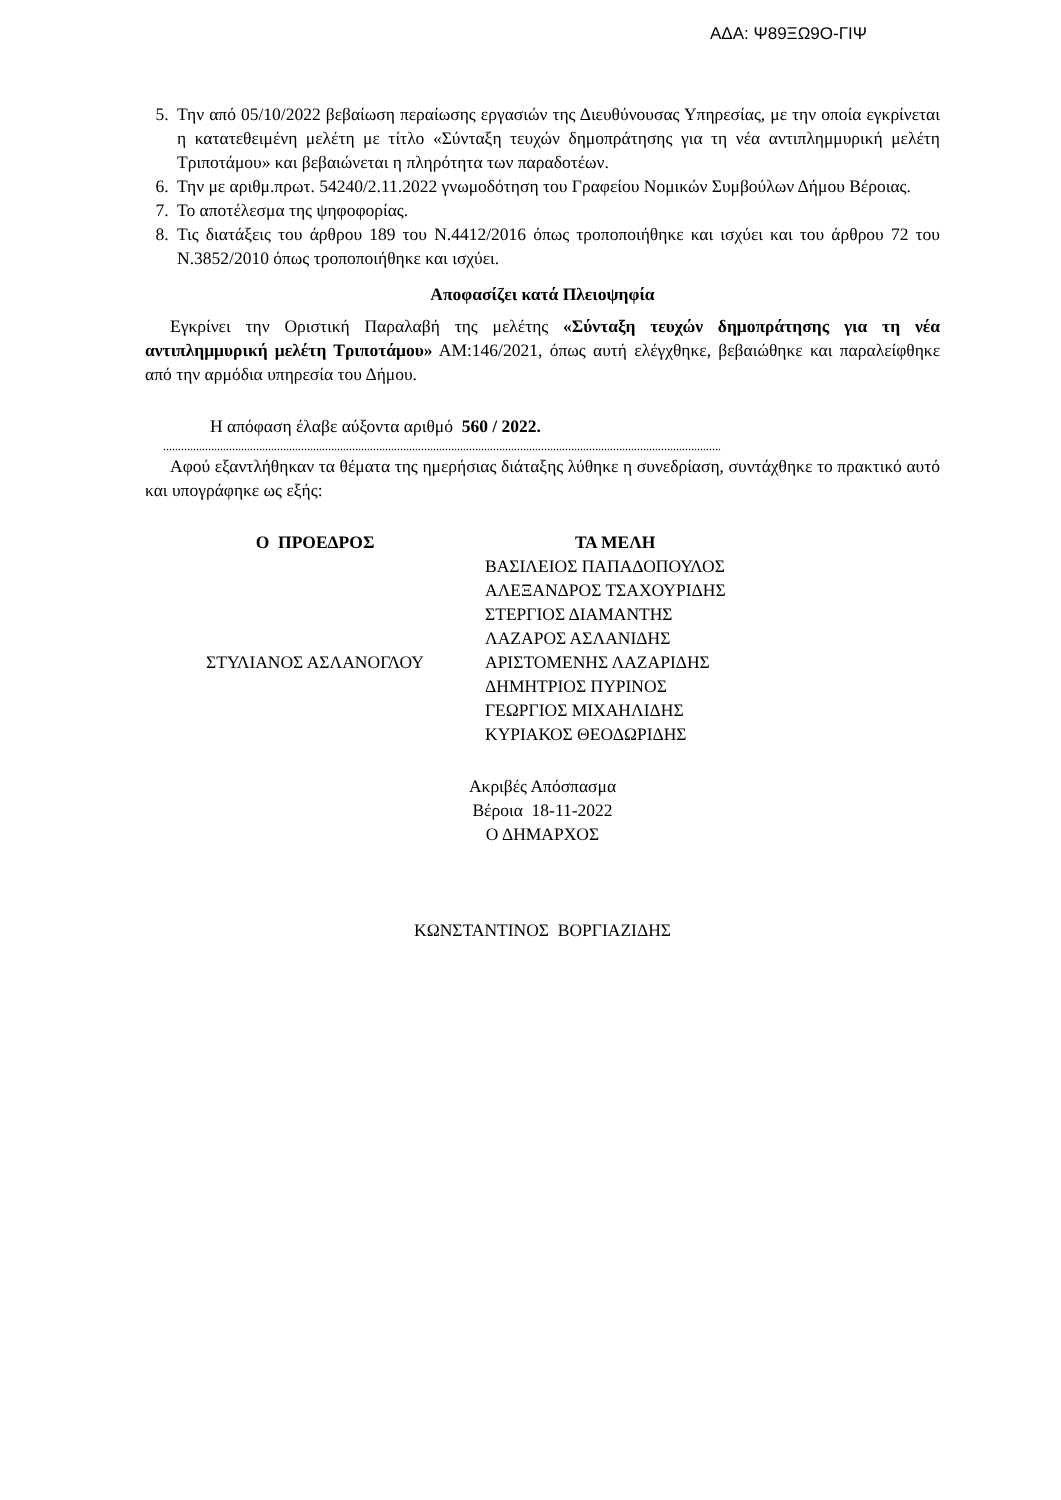ΑΔΑ: Ψ89ΞΩ9Ο-ΓΙΨ
5. Την από 05/10/2022 βεβαίωση περαίωσης εργασιών της Διευθύνουσας Υπηρεσίας, με την οποία εγκρίνεται η κατατεθειμένη μελέτη με τίτλο «Σύνταξη τευχών δημοπράτησης για τη νέα αντιπλημμυρική μελέτη Τριποτάμου» και βεβαιώνεται η πληρότητα των παραδοτέων.
6. Την με αριθμ.πρωτ. 54240/2.11.2022 γνωμοδότηση του Γραφείου Νομικών Συμβούλων Δήμου Βέροιας.
7. Το αποτέλεσμα της ψηφοφορίας.
8. Τις διατάξεις του άρθρου 189 του Ν.4412/2016 όπως τροποποιήθηκε και ισχύει και του άρθρου 72 του Ν.3852/2010 όπως τροποποιήθηκε και ισχύει.
Αποφασίζει κατά Πλειοψηφία
Εγκρίνει την Οριστική Παραλαβή της μελέτης «Σύνταξη τευχών δημοπράτησης για τη νέα αντιπλημμυρική μελέτη Τριποτάμου» ΑΜ:146/2021, όπως αυτή ελέγχθηκε, βεβαιώθηκε και παραλείφθηκε από την αρμόδια υπηρεσία του Δήμου.
Η απόφαση έλαβε αύξοντα αριθμό 560 / 2022.
..........................................................................................................................................................................................
Αφού εξαντλήθηκαν τα θέματα της ημερήσιας διάταξης λύθηκε η συνεδρίαση, συντάχθηκε το πρακτικό αυτό και υπογράφηκε ως εξής:
Ο ΠΡΟΕΔΡΟΣ
ΣΤΥΛΙΑΝΟΣ ΑΣΛΑΝΟΓΛΟΥ
ΤΑ ΜΕΛΗ
ΒΑΣΙΛΕΙΟΣ ΠΑΠΑΔΟΠΟΥΛΟΣ
ΑΛΕΞΑΝΔΡΟΣ ΤΣΑΧΟΥΡΙΔΗΣ
ΣΤΕΡΓΙΟΣ ΔΙΑΜΑΝΤΗΣ
ΛΑΖΑΡΟΣ ΑΣΛΑΝΙΔΗΣ
ΑΡΙΣΤΟΜΕΝΗΣ ΛΑΖΑΡΙΔΗΣ
ΔΗΜΗΤΡΙΟΣ ΠΥΡΙΝΟΣ
ΓΕΩΡΓΙΟΣ ΜΙΧΑΗΛΙΔΗΣ
ΚΥΡΙΑΚΟΣ ΘΕΟΔΩΡΙΔΗΣ
Ακριβές Απόσπασμα
Βέροια 18-11-2022
Ο ΔΗΜΑΡΧΟΣ
ΚΩΝΣΤΑΝΤΙΝΟΣ ΒΟΡΓΙΑΖΙΔΗΣ